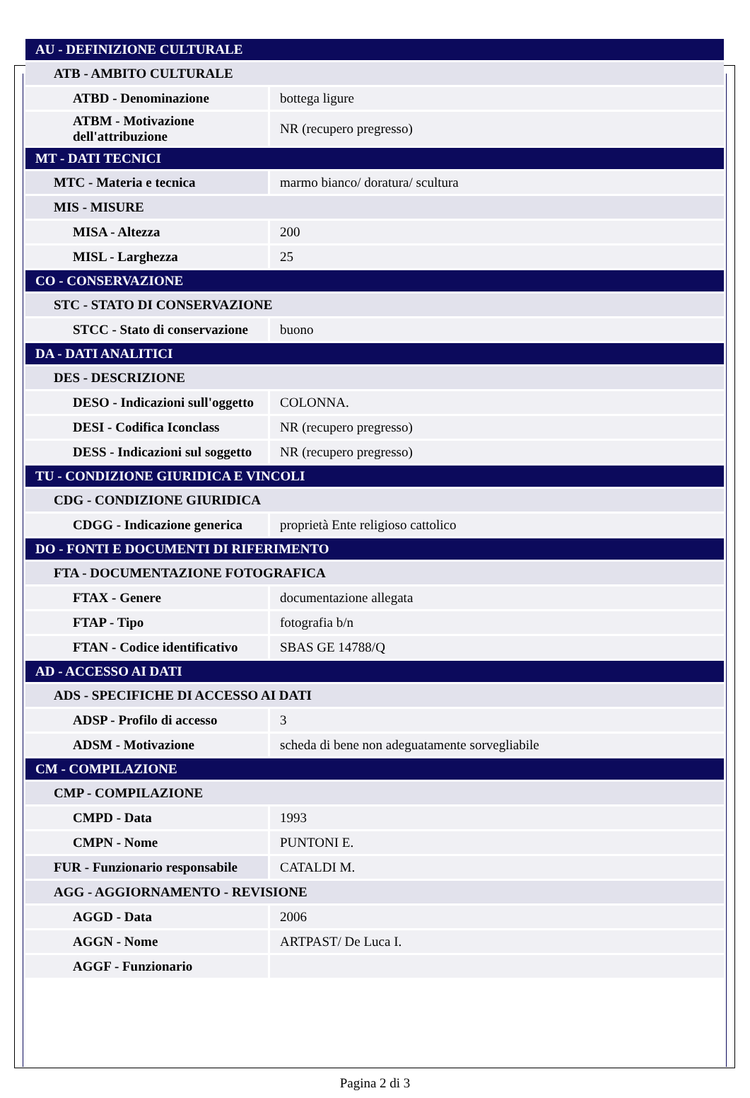| AU - DEFINIZIONE CULTURALE | |
| ATB - AMBITO CULTURALE | |
| ATBD - Denominazione | bottega ligure |
| ATBM - Motivazione dell'attribuzione | NR (recupero pregresso) |
| MT - DATI TECNICI | |
| MTC - Materia e tecnica | marmo bianco/ doratura/ scultura |
| MIS - MISURE | |
| MISA - Altezza | 200 |
| MISL - Larghezza | 25 |
| CO - CONSERVAZIONE | |
| STC - STATO DI CONSERVAZIONE | |
| STCC - Stato di conservazione | buono |
| DA - DATI ANALITICI | |
| DES - DESCRIZIONE | |
| DESO - Indicazioni sull'oggetto | COLONNA. |
| DESI - Codifica Iconclass | NR (recupero pregresso) |
| DESS - Indicazioni sul soggetto | NR (recupero pregresso) |
| TU - CONDIZIONE GIURIDICA E VINCOLI | |
| CDG - CONDIZIONE GIURIDICA | |
| CDGG - Indicazione generica | proprietà Ente religioso cattolico |
| DO - FONTI E DOCUMENTI DI RIFERIMENTO | |
| FTA - DOCUMENTAZIONE FOTOGRAFICA | |
| FTAX - Genere | documentazione allegata |
| FTAP - Tipo | fotografia b/n |
| FTAN - Codice identificativo | SBAS GE 14788/Q |
| AD - ACCESSO AI DATI | |
| ADS - SPECIFICHE DI ACCESSO AI DATI | |
| ADSP - Profilo di accesso | 3 |
| ADSM - Motivazione | scheda di bene non adeguatamente sorvegliabile |
| CM - COMPILAZIONE | |
| CMP - COMPILAZIONE | |
| CMPD - Data | 1993 |
| CMPN - Nome | PUNTONI E. |
| FUR - Funzionario responsabile | CATALDI M. |
| AGG - AGGIORNAMENTO - REVISIONE | |
| AGGD - Data | 2006 |
| AGGN - Nome | ARTPAST/ De Luca I. |
| AGGF - Funzionario | |
Pagina 2 di 3